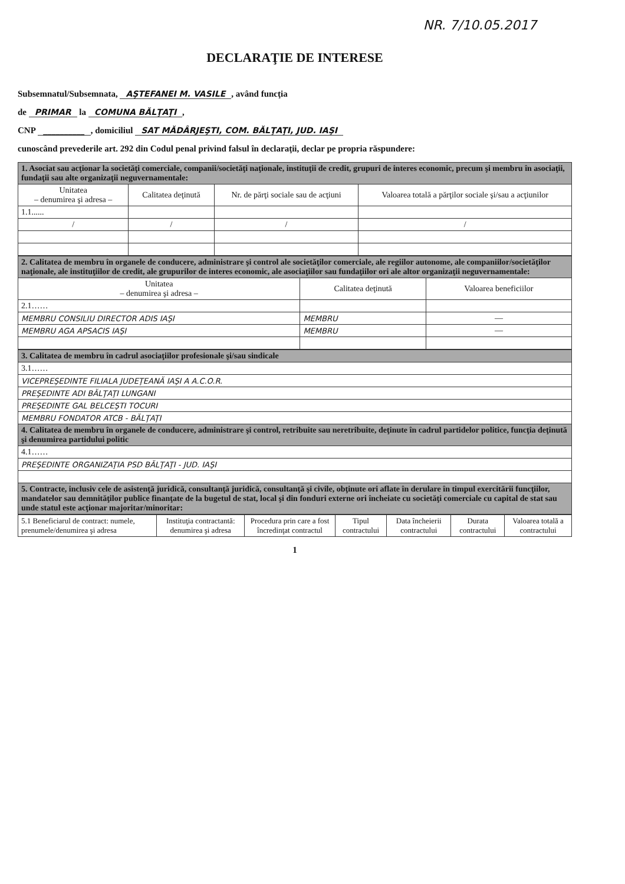NR. 7/10.05.2017
DECLARAŢIE DE INTERESE
Subsemnatul/Subsemnata, AŞTEFANEI M. VASILE, având funcţia
de PRIMAR la COMUNA BĂLŢAŢI,
CNP __________, domiciliul SAT MĂDÂRJEŞTI, COM. BĂLŢAŢI, JUD. IAŞI
cunoscând prevederile art. 292 din Codul penal privind falsul în declaraţii, declar pe propria răspundere:
| 1. Asociat sau acţionar la societăţi comerciale, companii/societăţi naţionale, instituţii de credit, grupuri de interes economic, precum şi membru în asociaţii, fundaţii sau alte organizaţii neguvernamentale: | | | |
| Unitatea – denumirea şi adresa – | Calitatea deţinută | Nr. de părţi sociale sau de acţiuni | Valoarea totală a părţilor sociale şi/sau a acţiunilor |
| 1.1...... | | | |
| / | / | / | / |
| 2. Calitatea de membru în organele de conducere, administrare şi control ale societăţilor comerciale, ale regiilor autonome, ale companiilor/societăţilor naţionale, ale instituţiilor de credit, ale grupurilor de interes economic, ale asociaţiilor sau fundaţiilor ori ale altor organizaţii neguvernamentale: | | |
| Unitatea – denumirea şi adresa – | Calitatea deţinută | Valoarea beneficiilor |
| 2.1…… | | |
| MEMBRU CONSILIU DIRECTOR ADIS IAŞI | MEMBRU | — |
| MEMBRU AGA APSACIS IAŞI | MEMBRU | — |
| 3. Calitatea de membru în cadrul asociaţiilor profesionale şi/sau sindicale |
| 3.1…… |
| VICEPREŞEDINTE FILIALA JUDEŢEANĂ IAŞI A A.C.O.R. |
| PREŞEDINTE ADI BĂLŢAŢI LUNGANI |
| PREŞEDINTE GAL BELCEŞTI TOCURI |
| MEMBRU FONDATOR ATCB - BĂLŢAŢI |
| 4. Calitatea de membru în organele de conducere, administrare şi control, retribuite sau neretribuite, deţinute în cadrul partidelor politice, funcţia deţinută şi denumirea partidului politic |
| 4.1…… |
| PREŞEDINTE ORGANIZAŢIA PSD BĂLŢAŢI - JUD. IAŞI |
| 5. Contracte, inclusiv cele de asistenţă juridică, consultanţă juridică, consultanţă şi civile, obţinute ori aflate în derulare în timpul exercitării funcţiilor, mandatelor sau demnităţilor publice finanţate de la bugetul de stat, local şi din fonduri externe ori încheiate cu societăţi comerciale cu capital de stat sau unde statul este acţionar majoritar/minoritar: |
| 5.1 Beneficiarul de contract: numele, prenumele/denumirea şi adresa | Instituţia contractantă: denumirea şi adresa | Procedura prin care a fost încredinţat contractul | Tipul contractului | Data încheierii contractului | Durata contractului | Valoarea totală a contractului |
1